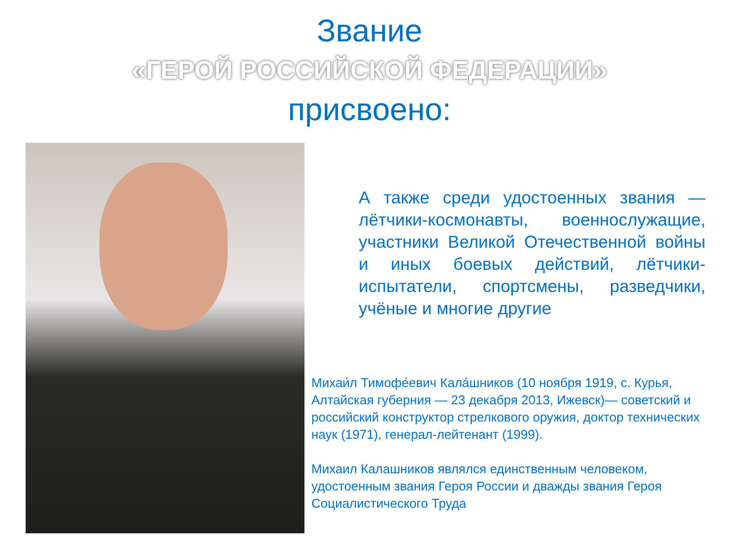Звание
«ГЕРОЙ РОССИЙСКОЙ ФЕДЕРАЦИИ»
присвоено:
А также среди удостоенных звания — лётчики-космонавты, военнослужащие, участники Великой Отечественной войны и иных боевых действий, лётчики-испытатели, спортсмены, разведчики, учёные и многие другие
Михаи́л Тимофе́евич Кала́шников (10 ноября 1919, с. Курья, Алтайская губерния — 23 декабря 2013, Ижевск)— советский и российский конструктор стрелкового оружия, доктор технических наук (1971), генерал-лейтенант (1999).
Михаил Калашников являлся единственным человеком, удостоенным звания Героя России и дважды звания Героя Социалистического Труда